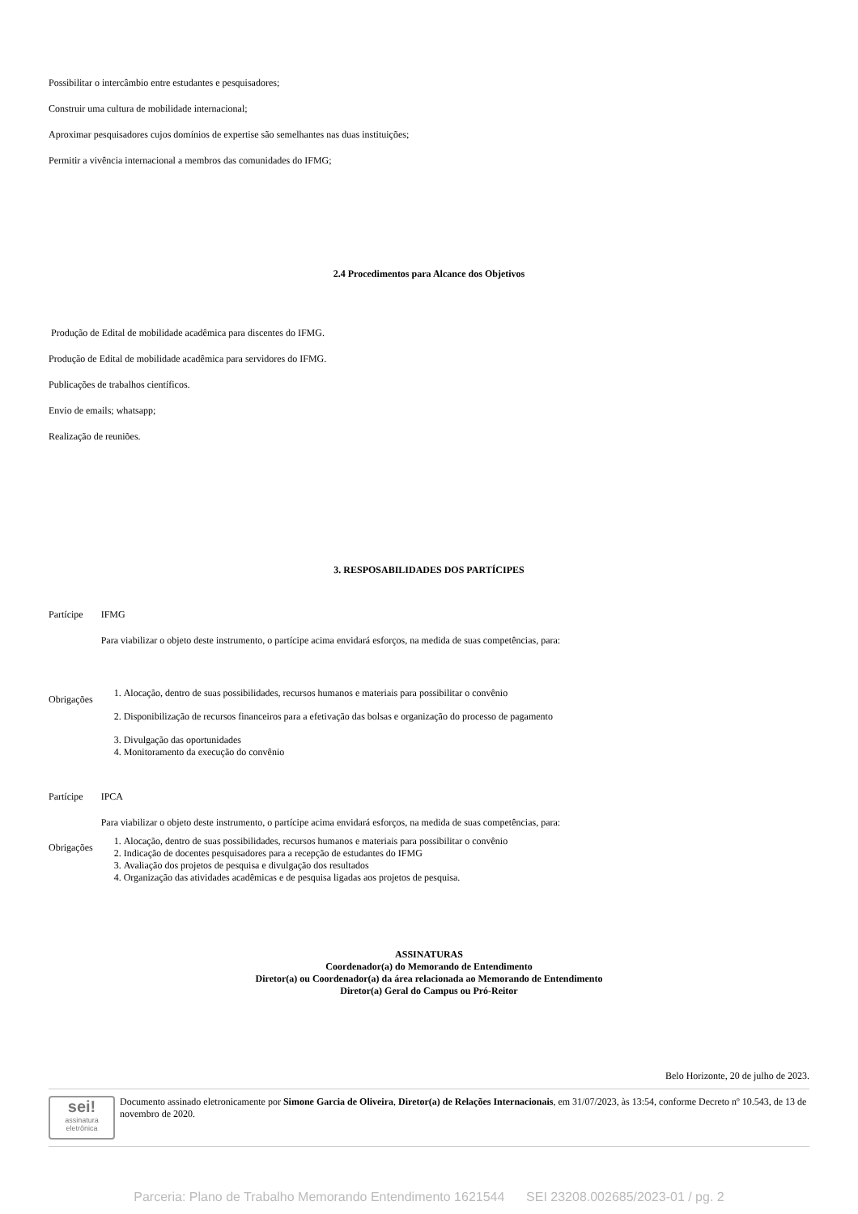Possibilitar o intercâmbio entre estudantes e pesquisadores;
Construir uma cultura de mobilidade internacional;
Aproximar pesquisadores cujos domínios de expertise são semelhantes nas duas instituições;
Permitir a vivência internacional a membros das comunidades do IFMG;
2.4 Procedimentos para Alcance dos Objetivos
Produção de Edital de mobilidade acadêmica para discentes do IFMG.
Produção de Edital de mobilidade acadêmica para servidores do IFMG.
Publicações de trabalhos científicos.
Envio de emails; whatsapp;
Realização de reuniões.
3. RESPOSABILIDADES DOS PARTÍCIPES
| Partícipe | IFMG |
| | Para viabilizar o objeto deste instrumento, o partícipe acima envidará esforços, na medida de suas competências, para: |
| Obrigações | 1. Alocação, dentro de suas possibilidades, recursos humanos e materiais para possibilitar o convênio 2. Disponibilização de recursos financeiros para a efetivação das bolsas e organização do processo de pagamento 3. Divulgação das oportunidades 4. Monitoramento da execução do convênio |
| Partícipe | IPCA |
| | Para viabilizar o objeto deste instrumento, o partícipe acima envidará esforços, na medida de suas competências, para: |
| Obrigações | 1. Alocação, dentro de suas possibilidades, recursos humanos e materiais para possibilitar o convênio 2. Indicação de docentes pesquisadores para a recepção de estudantes do IFMG 3. Avaliação dos projetos de pesquisa e divulgação dos resultados 4. Organização das atividades acadêmicas e de pesquisa ligadas aos projetos de pesquisa. |
ASSINATURAS
Coordenador(a) do Memorando de Entendimento
Diretor(a) ou Coordenador(a) da área relacionada ao Memorando de Entendimento
Diretor(a) Geral do Campus ou Pró-Reitor
Belo Horizonte, 20 de julho de 2023.
sei!
assinatura eletrônica
Documento assinado eletronicamente por Simone Garcia de Oliveira, Diretor(a) de Relações Internacionais, em 31/07/2023, às 13:54, conforme Decreto nº 10.543, de 13 de novembro de 2020.
Parceria: Plano de Trabalho Memorando Entendimento 1621544 SEI 23208.002685/2023-01 / pg. 2